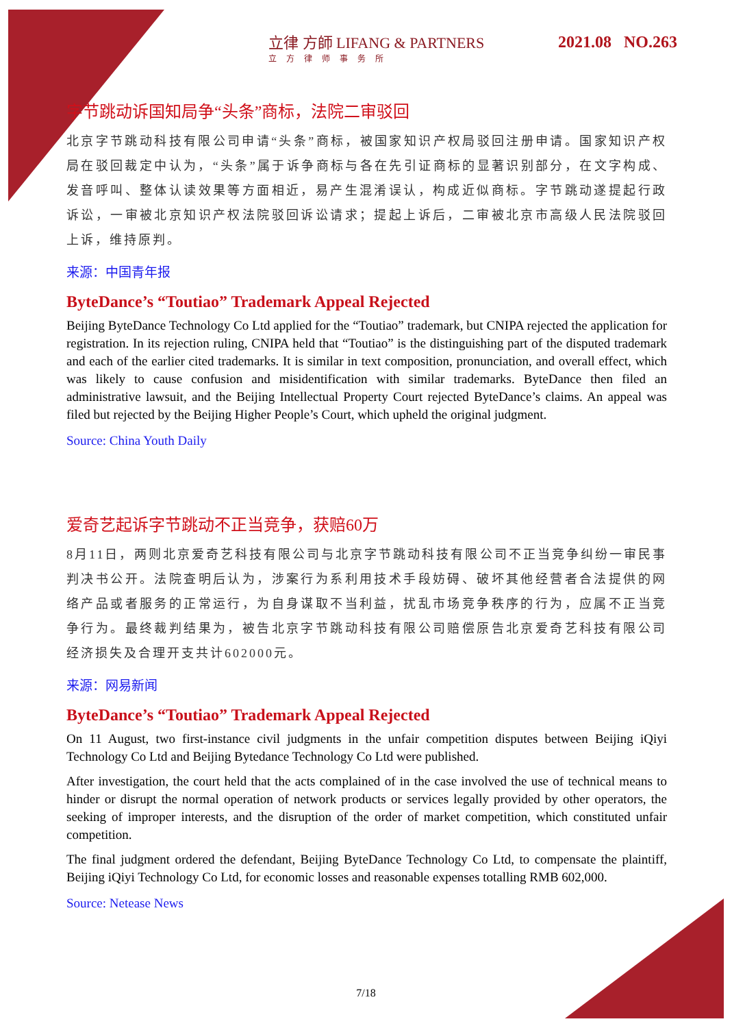立律 方師 LIFANG & PARTNERS
立方律师事务所
2021.08 NO.263
字节跳动诉国知局争“头条”商标，法院二审驳回
北京字节跳动科技有限公司申请“头条”商标，被国家知识产权局驳回注册申请。国家知识产权局在驳回裁定中认为，“头条”属于诉争商标与各在先引证商标的显著识别部分，在文字构成、发音呼叫、整体认读效果等方面相近，易产生混淆误认，构成近似商标。字节跳动遂提起行政诉讼，一审被北京知识产权法院驳回诉讼请求；提起上诉后，二审被北京市高级人民法院驳回上诉，维持原判。
来源：中国青年报
ByteDance’s “Toutiao” Trademark Appeal Rejected
Beijing ByteDance Technology Co Ltd applied for the “Toutiao” trademark, but CNIPA rejected the application for registration. In its rejection ruling, CNIPA held that “Toutiao” is the distinguishing part of the disputed trademark and each of the earlier cited trademarks. It is similar in text composition, pronunciation, and overall effect, which was likely to cause confusion and misidentification with similar trademarks. ByteDance then filed an administrative lawsuit, and the Beijing Intellectual Property Court rejected ByteDance’s claims. An appeal was filed but rejected by the Beijing Higher People’s Court, which upheld the original judgment.
Source: China Youth Daily
爱奇艺起诉字节跳动不正当竞争，获赔60万
8月11日，两则北京爱奇艺科技有限公司与北京字节跳动科技有限公司不正当竞争纠纷一审民事判决书公开。法院查明后认为，涉案行为系利用技术手段妨碍、破坏其他经营者合法提供的网络产品或者服务的正常运行，为自身谋取不当利益，扰乱市场竞争秩序的行为，应属不正当竞争行为。最终裁判结果为，被告北京字节跳动科技有限公司赔偿原告北京爱奇艺科技有限公司经济损失及合理开支共计602000元。
来源：网易新闻
ByteDance’s “Toutiao” Trademark Appeal Rejected
On 11 August, two first-instance civil judgments in the unfair competition disputes between Beijing iQiyi Technology Co Ltd and Beijing Bytedance Technology Co Ltd were published.
After investigation, the court held that the acts complained of in the case involved the use of technical means to hinder or disrupt the normal operation of network products or services legally provided by other operators, the seeking of improper interests, and the disruption of the order of market competition, which constituted unfair competition.
The final judgment ordered the defendant, Beijing ByteDance Technology Co Ltd, to compensate the plaintiff, Beijing iQiyi Technology Co Ltd, for economic losses and reasonable expenses totalling RMB 602,000.
Source: Netease News
7/18